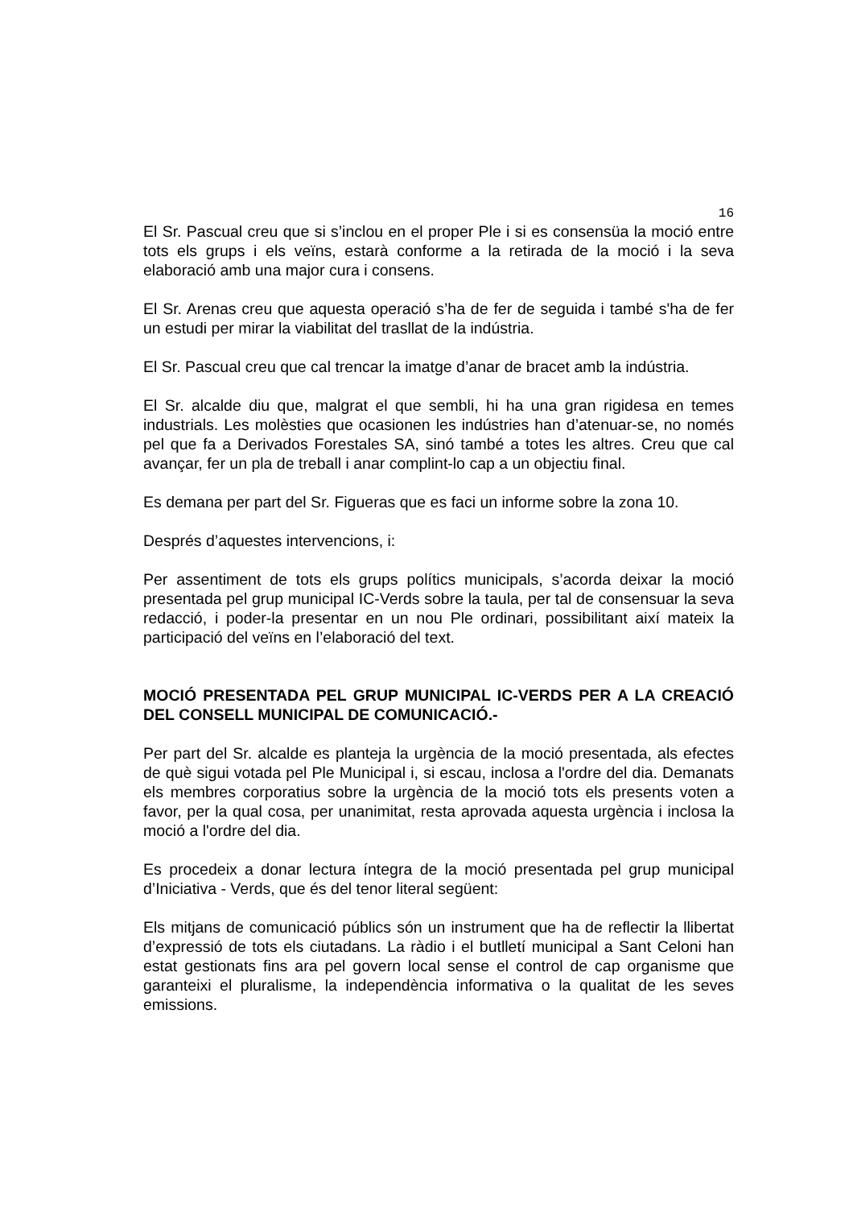16
El Sr. Pascual creu que si s’inclou en el proper Ple i si es consensüa la moció entre tots els grups i els veïns, estarà conforme a la retirada de la moció i la seva elaboració amb una major cura i consens.
El Sr. Arenas creu que aquesta operació s’ha de fer de seguida i també s'ha de fer un estudi per mirar la viabilitat del trasllat de la indústria.
El Sr. Pascual creu que cal trencar la imatge d’anar de bracet amb la indústria.
El Sr. alcalde diu que, malgrat el que sembli, hi ha una gran rigidesa en temes industrials. Les molèsties que ocasionen les indústries han d’atenuar-se, no només pel que fa a Derivados Forestales SA, sinó també a totes les altres. Creu que cal avançar, fer un pla de treball i anar complint-lo cap a un objectiu final.
Es demana per part del Sr. Figueras que es faci un informe sobre la zona 10.
Després d’aquestes intervencions, i:
Per assentiment de tots els grups polítics municipals, s’acorda deixar la moció presentada pel grup municipal IC-Verds sobre la taula, per tal de consensuar la seva redacció, i poder-la presentar en un nou Ple ordinari, possibilitant així mateix la participació del veïns en l’elaboració del text.
MOCIÓ PRESENTADA PEL GRUP MUNICIPAL IC-VERDS PER A LA CREACIÓ DEL CONSELL MUNICIPAL DE COMUNICACIÓ.-
Per part del Sr. alcalde es planteja la urgència de la moció presentada, als efectes de què sigui votada pel Ple Municipal i, si escau, inclosa a l'ordre del dia. Demanats els membres corporatius sobre la urgència de la moció tots els presents voten a favor, per la qual cosa, per unanimitat, resta aprovada aquesta urgència i inclosa la moció a l'ordre del dia.
Es procedeix a donar lectura íntegra de la moció presentada pel grup municipal d’Iniciativa - Verds, que és del tenor literal següent:
Els mitjans de comunicació públics són un instrument que ha de reflectir la llibertat d’expressió de tots els ciutadans. La ràdio i el butlletí municipal a Sant Celoni han estat gestionats fins ara pel govern local sense el control de cap organisme que garanteixi el pluralisme, la independència informativa o la qualitat de les seves emissions.